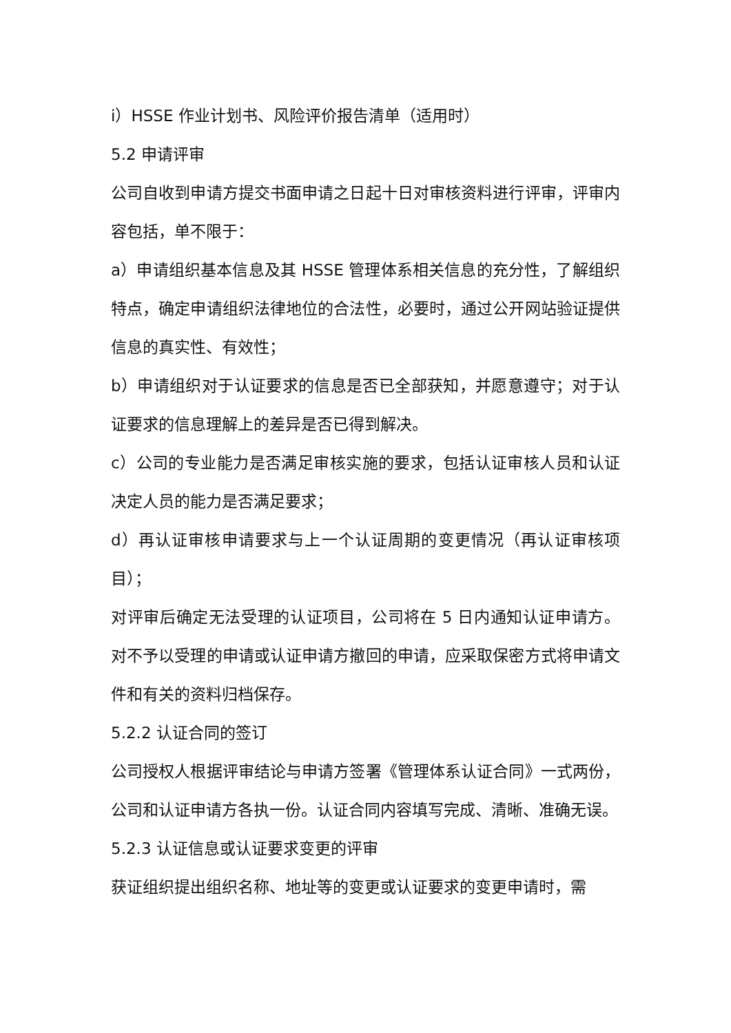i）HSSE 作业计划书、风险评价报告清单（适用时）
5.2 申请评审
公司自收到申请方提交书面申请之日起十日对审核资料进行评审，评审内容包括，单不限于：
a）申请组织基本信息及其 HSSE 管理体系相关信息的充分性，了解组织特点，确定申请组织法律地位的合法性，必要时，通过公开网站验证提供信息的真实性、有效性；
b）申请组织对于认证要求的信息是否已全部获知，并愿意遵守；对于认证要求的信息理解上的差异是否已得到解决。
c）公司的专业能力是否满足审核实施的要求，包括认证审核人员和认证决定人员的能力是否满足要求；
d）再认证审核申请要求与上一个认证周期的变更情况（再认证审核项目）；
对评审后确定无法受理的认证项目，公司将在 5 日内通知认证申请方。对不予以受理的申请或认证申请方撤回的申请，应采取保密方式将申请文件和有关的资料归档保存。
5.2.2 认证合同的签订
公司授权人根据评审结论与申请方签署《管理体系认证合同》一式两份，公司和认证申请方各执一份。认证合同内容填写完成、清晰、准确无误。
5.2.3 认证信息或认证要求变更的评审
获证组织提出组织名称、地址等的变更或认证要求的变更申请时，需